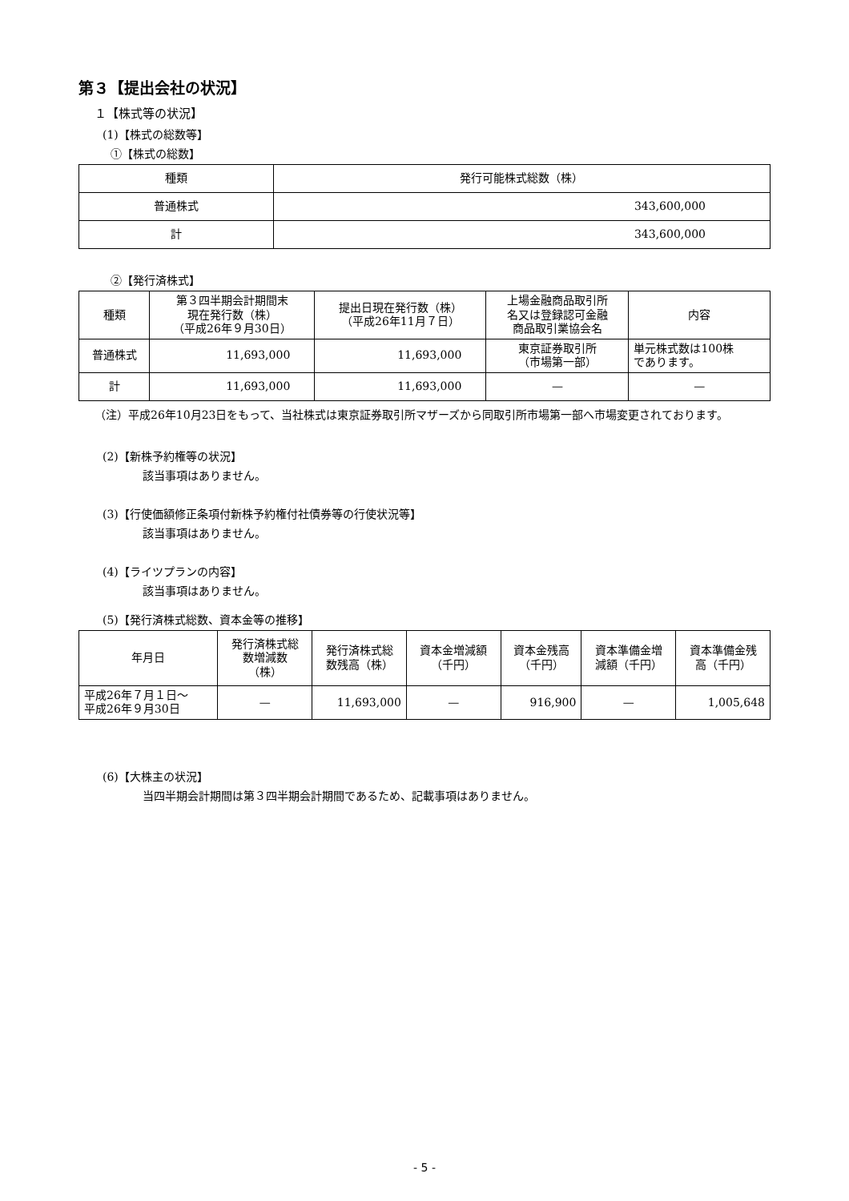第３【提出会社の状況】
１【株式等の状況】
(1)【株式の総数等】
①【株式の総数】
| 種類 | 発行可能株式総数（株） |
| --- | --- |
| 普通株式 | 343,600,000 |
| 計 | 343,600,000 |
②【発行済株式】
| 種類 | 第３四半期会計期間末 現在発行数（株） （平成26年９月30日） | 提出日現在発行数（株） （平成26年11月７日） | 上場金融商品取引所 名又は登録認可金融 商品取引業協会名 | 内容 |
| --- | --- | --- | --- | --- |
| 普通株式 | 11,693,000 | 11,693,000 | 東京証券取引所 （市場第一部） | 単元株式数は100株 であります。 |
| 計 | 11,693,000 | 11,693,000 | — | — |
（注）平成26年10月23日をもって、当社株式は東京証券取引所マザーズから同取引所市場第一部へ市場変更されております。
(2)【新株予約権等の状況】
該当事項はありません。
(3)【行使価額修正条項付新株予約権付社債券等の行使状況等】
該当事項はありません。
(4)【ライツプランの内容】
該当事項はありません。
(5)【発行済株式総数、資本金等の推移】
| 年月日 | 発行済株式総 数増減数 （株） | 発行済株式総 数残高（株） | 資本金増減額 （千円） | 資本金残高 （千円） | 資本準備金増 減額（千円） | 資本準備金残 高（千円） |
| --- | --- | --- | --- | --- | --- | --- |
| 平成26年７月１日～ 平成26年９月30日 | — | 11,693,000 | — | 916,900 | — | 1,005,648 |
(6)【大株主の状況】
当四半期会計期間は第３四半期会計期間であるため、記載事項はありません。
- 5 -